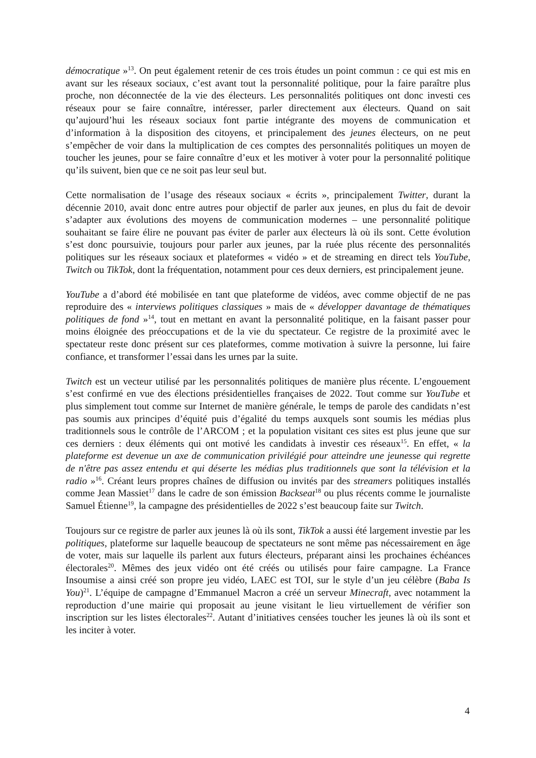démocratique »<sup>13</sup>. On peut également retenir de ces trois études un point commun : ce qui est mis en avant sur les réseaux sociaux, c’est avant tout la personnalité politique, pour la faire paraître plus proche, non déconnectée de la vie des électeurs. Les personnalités politiques ont donc investi ces réseaux pour se faire connaître, intéresser, parler directement aux électeurs. Quand on sait qu’aujourd’hui les réseaux sociaux font partie intégrante des moyens de communication et d’information à la disposition des citoyens, et principalement des jeunes électeurs, on ne peut s’empêcher de voir dans la multiplication de ces comptes des personnalités politiques un moyen de toucher les jeunes, pour se faire connaître d’eux et les motiver à voter pour la personnalité politique qu’ils suivent, bien que ce ne soit pas leur seul but.
Cette normalisation de l’usage des réseaux sociaux « écrits », principalement Twitter, durant la décennie 2010, avait donc entre autres pour objectif de parler aux jeunes, en plus du fait de devoir s’adapter aux évolutions des moyens de communication modernes – une personnalité politique souhaitant se faire élire ne pouvant pas éviter de parler aux électeurs là où ils sont. Cette évolution s’est donc poursuivie, toujours pour parler aux jeunes, par la ruée plus récente des personnalités politiques sur les réseaux sociaux et plateformes « vidéo » et de streaming en direct tels YouTube, Twitch ou TikTok, dont la fréquentation, notamment pour ces deux derniers, est principalement jeune.
YouTube a d’abord été mobilisée en tant que plateforme de vidéos, avec comme objectif de ne pas reproduire des « interviews politiques classiques » mais de « développer davantage de thématiques politiques de fond »<sup>14</sup>, tout en mettant en avant la personnalité politique, en la faisant passer pour moins éloignée des préoccupations et de la vie du spectateur. Ce registre de la proximité avec le spectateur reste donc présent sur ces plateformes, comme motivation à suivre la personne, lui faire confiance, et transformer l’essai dans les urnes par la suite.
Twitch est un vecteur utilisé par les personnalités politiques de manière plus récente. L’engouement s’est confirmé en vue des élections présidentielles françaises de 2022. Tout comme sur YouTube et plus simplement tout comme sur Internet de manière générale, le temps de parole des candidats n’est pas soumis aux principes d’équité puis d’égalité du temps auxquels sont soumis les médias plus traditionnels sous le contrôle de l’ARCOM ; et la population visitant ces sites est plus jeune que sur ces derniers : deux éléments qui ont motivé les candidats à investir ces réseaux<sup>15</sup>. En effet, « la plateforme est devenue un axe de communication privilégié pour atteindre une jeunesse qui regrette de n'être pas assez entendu et qui déserte les médias plus traditionnels que sont la télévision et la radio »<sup>16</sup>. Créant leurs propres chaînes de diffusion ou invités par des streamers politiques installés comme Jean Massiet<sup>17</sup> dans le cadre de son émission Backseat<sup>18</sup> ou plus récents comme le journaliste Samuel Étienne<sup>19</sup>, la campagne des présidentielles de 2022 s’est beaucoup faite sur Twitch.
Toujours sur ce registre de parler aux jeunes là où ils sont, TikTok a aussi été largement investie par les politiques, plateforme sur laquelle beaucoup de spectateurs ne sont même pas nécessairement en âge de voter, mais sur laquelle ils parlent aux futurs électeurs, préparant ainsi les prochaines échéances électorales<sup>20</sup>. Mêmes des jeux vidéo ont été créés ou utilisés pour faire campagne. La France Insoumise a ainsi créé son propre jeu vidéo, LAEC est TOI, sur le style d’un jeu célèbre (Baba Is You)<sup>21</sup>. L’équipe de campagne d’Emmanuel Macron a créé un serveur Minecraft, avec notamment la reproduction d’une mairie qui proposait au jeune visitant le lieu virtuellement de vérifier son inscription sur les listes électorales<sup>22</sup>. Autant d’initiatives censées toucher les jeunes là où ils sont et les inciter à voter.
4